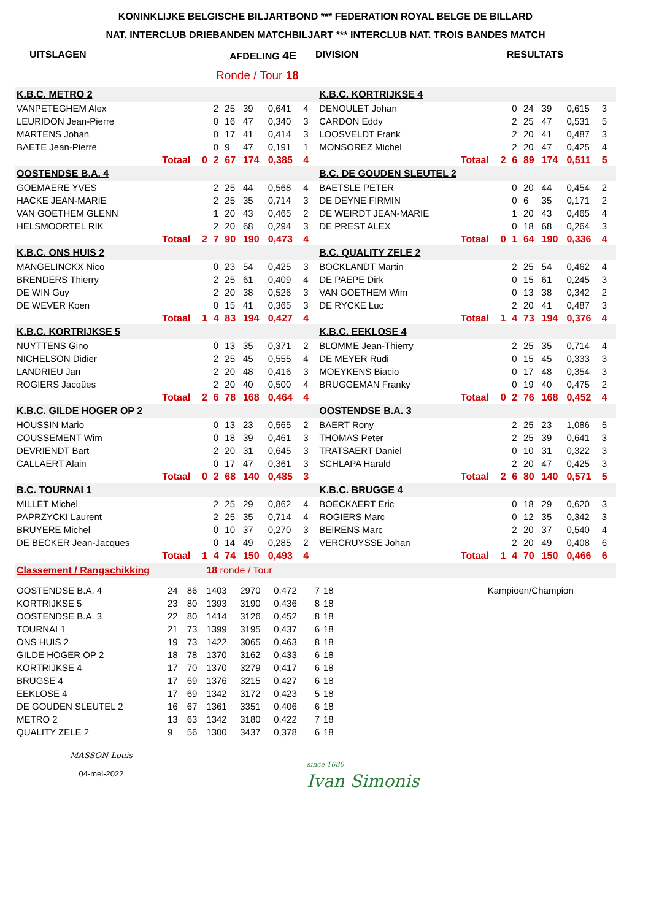KONINKLIJKE BELGISCHE BILJARTBOND *** FEDERATION ROYAL BELGE DE BILLARD
NAT. INTERCLUB DRIEBANDEN MATCHBILJART *** INTERCLUB NAT. TROIS BANDES MATCH
UITSLAGEN AFDELING 4E DIVISION RESULTATS
Ronde / Tour 18
| K.B.C. METRO 2 | | | | | | | | | K.B.C. KORTRIJKSE 4 | | | | | | | | |
| VANPETEGHEM Alex | | | 2 | 25 | 39 | 0,641 | 4 | | DENOULET Johan | | | 0 | 24 | 39 | 0,615 | 3 | |
| LEURIDON Jean-Pierre | | | 0 | 16 | 47 | 0,340 | 3 | | CARDON Eddy | | | 2 | 25 | 47 | 0,531 | 5 | |
| MARTENS Johan | | | 0 | 17 | 41 | 0,414 | 3 | | LOOSVELDT Frank | | | 2 | 20 | 41 | 0,487 | 3 | |
| BAETE Jean-Pierre | | | 0 | 9 | 47 | 0,191 | 1 | | MONSOREZ Michel | | | 2 | 20 | 47 | 0,425 | 4 | |
| | Totaal | 0 | 2 | 67 | 174 | 0,385 | 4 | | | Totaal | 2 | 6 | 89 | 174 | 0,511 | 5 | |
| OOSTENDSE B.A. 4 | | | | | | | | | B.C. DE GOUDEN SLEUTEL 2 | | | | | | | | |
| GOEMAERE YVES | | | 2 | 25 | 44 | 0,568 | 4 | | BAETSLE PETER | | | 0 | 20 | 44 | 0,454 | 2 | |
| HACKE JEAN-MARIE | | | 2 | 25 | 35 | 0,714 | 3 | | DE DEYNE FIRMIN | | | 0 | 6 | 35 | 0,171 | 2 | |
| VAN GOETHEM GLENN | | | 1 | 20 | 43 | 0,465 | 2 | | DE WEIRDT JEAN-MARIE | | | 1 | 20 | 43 | 0,465 | 4 | |
| HELSMOORTEL RIK | | | 2 | 20 | 68 | 0,294 | 3 | | DE PREST ALEX | | | 0 | 18 | 68 | 0,264 | 3 | |
| | Totaal | 2 | 7 | 90 | 190 | 0,473 | 4 | | | Totaal | 0 | 1 | 64 | 190 | 0,336 | 4 | |
| K.B.C. ONS HUIS 2 | | | | | | | | | B.C. QUALITY ZELE 2 | | | | | | | | |
| MANGELINCKX Nico | | | 0 | 23 | 54 | 0,425 | 3 | | BOCKLANDT Martin | | | 2 | 25 | 54 | 0,462 | 4 | |
| BRENDERS Thierry | | | 2 | 25 | 61 | 0,409 | 4 | | DE PAEPE Dirk | | | 0 | 15 | 61 | 0,245 | 3 | |
| DE WIN Guy | | | 2 | 20 | 38 | 0,526 | 3 | | VAN GOETHEM Wim | | | 0 | 13 | 38 | 0,342 | 2 | |
| DE WEVER Koen | | | 0 | 15 | 41 | 0,365 | 3 | | DE RYCKE Luc | | | 2 | 20 | 41 | 0,487 | 3 | |
| | Totaal | 1 | 4 | 83 | 194 | 0,427 | 4 | | | Totaal | 1 | 4 | 73 | 194 | 0,376 | 4 | |
| K.B.C. KORTRIJKSE 5 | | | | | | | | | K.B.C. EEKLOSE 4 | | | | | | | | |
| NUYTTENS Gino | | | 0 | 13 | 35 | 0,371 | 2 | | BLOMME Jean-Thierry | | | 2 | 25 | 35 | 0,714 | 4 | |
| NICHELSON Didier | | | 2 | 25 | 45 | 0,555 | 4 | | DE MEYER Rudi | | | 0 | 15 | 45 | 0,333 | 3 | |
| LANDRIEU Jan | | | 2 | 20 | 48 | 0,416 | 3 | | MOEYKENS Biacio | | | 0 | 17 | 48 | 0,354 | 3 | |
| ROGIERS Jacqûes | | | 2 | 20 | 40 | 0,500 | 4 | | BRUGGEMAN Franky | | | 0 | 19 | 40 | 0,475 | 2 | |
| | Totaal | 2 | 6 | 78 | 168 | 0,464 | 4 | | | Totaal | 0 | 2 | 76 | 168 | 0,452 | 4 | |
| K.B.C. GILDE HOGER OP 2 | | | | | | | | | OOSTENDSE B.A. 3 | | | | | | | | |
| HOUSSIN Mario | | | 0 | 13 | 23 | 0,565 | 2 | | BAERT Rony | | | 2 | 25 | 23 | 1,086 | 5 | |
| COUSSEMENT Wim | | | 0 | 18 | 39 | 0,461 | 3 | | THOMAS Peter | | | 2 | 25 | 39 | 0,641 | 3 | |
| DEVRIENDT Bart | | | 2 | 20 | 31 | 0,645 | 3 | | TRATSAERT Daniel | | | 0 | 10 | 31 | 0,322 | 3 | |
| CALLAERT Alain | | | 0 | 17 | 47 | 0,361 | 3 | | SCHLAPA Harald | | | 2 | 20 | 47 | 0,425 | 3 | |
| | Totaal | 0 | 2 | 68 | 140 | 0,485 | 3 | | | Totaal | 2 | 6 | 80 | 140 | 0,571 | 5 | |
| B.C. TOURNAI 1 | | | | | | | | | K.B.C. BRUGGE 4 | | | | | | | | |
| MILLET Michel | | | 2 | 25 | 29 | 0,862 | 4 | | BOECKAERT Eric | | | 0 | 18 | 29 | 0,620 | 3 | |
| PAPRZYCKI Laurent | | | 2 | 25 | 35 | 0,714 | 4 | | ROGIERS Marc | | | 0 | 12 | 35 | 0,342 | 3 | |
| BRUYERE Michel | | | 0 | 10 | 37 | 0,270 | 3 | | BEIRENS Marc | | | 2 | 20 | 37 | 0,540 | 4 | |
| DE BECKER Jean-Jacques | | | 0 | 14 | 49 | 0,285 | 2 | | VERCRUYSSE Johan | | | 2 | 20 | 49 | 0,408 | 6 | |
| | Totaal | 1 | 4 | 74 | 150 | 0,493 | 4 | | | Totaal | 1 | 4 | 70 | 150 | 0,466 | 6 | |
| Classement / Rangschikking | | | 18 ronde / Tour | | | | | | | |
| OOSTENDSE B.A. 4 | 24 | 86 | 1403 | 2970 | 0,472 | 7 | 18 | | Kampioen/Champion | |
| KORTRIJKSE 5 | 23 | 80 | 1393 | 3190 | 0,436 | 8 | 18 | | | |
| OOSTENDSE B.A. 3 | 22 | 80 | 1414 | 3126 | 0,452 | 8 | 18 | | | |
| TOURNAI 1 | 21 | 73 | 1399 | 3195 | 0,437 | 6 | 18 | | | |
| ONS HUIS 2 | 19 | 73 | 1422 | 3065 | 0,463 | 8 | 18 | | | |
| GILDE HOGER OP 2 | 18 | 78 | 1370 | 3162 | 0,433 | 6 | 18 | | | |
| KORTRIJKSE 4 | 17 | 70 | 1370 | 3279 | 0,417 | 6 | 18 | | | |
| BRUGSE 4 | 17 | 69 | 1376 | 3215 | 0,427 | 6 | 18 | | | |
| EEKLOSE 4 | 17 | 69 | 1342 | 3172 | 0,423 | 5 | 18 | | | |
| DE GOUDEN SLEUTEL 2 | 16 | 67 | 1361 | 3351 | 0,406 | 6 | 18 | | | |
| METRO 2 | 13 | 63 | 1342 | 3180 | 0,422 | 7 | 18 | | | |
| QUALITY ZELE 2 | 9 | 56 | 1300 | 3437 | 0,378 | 6 | 18 | | | |
MASSON Louis
04-mei-2022
since 1680
Ivan Simonis